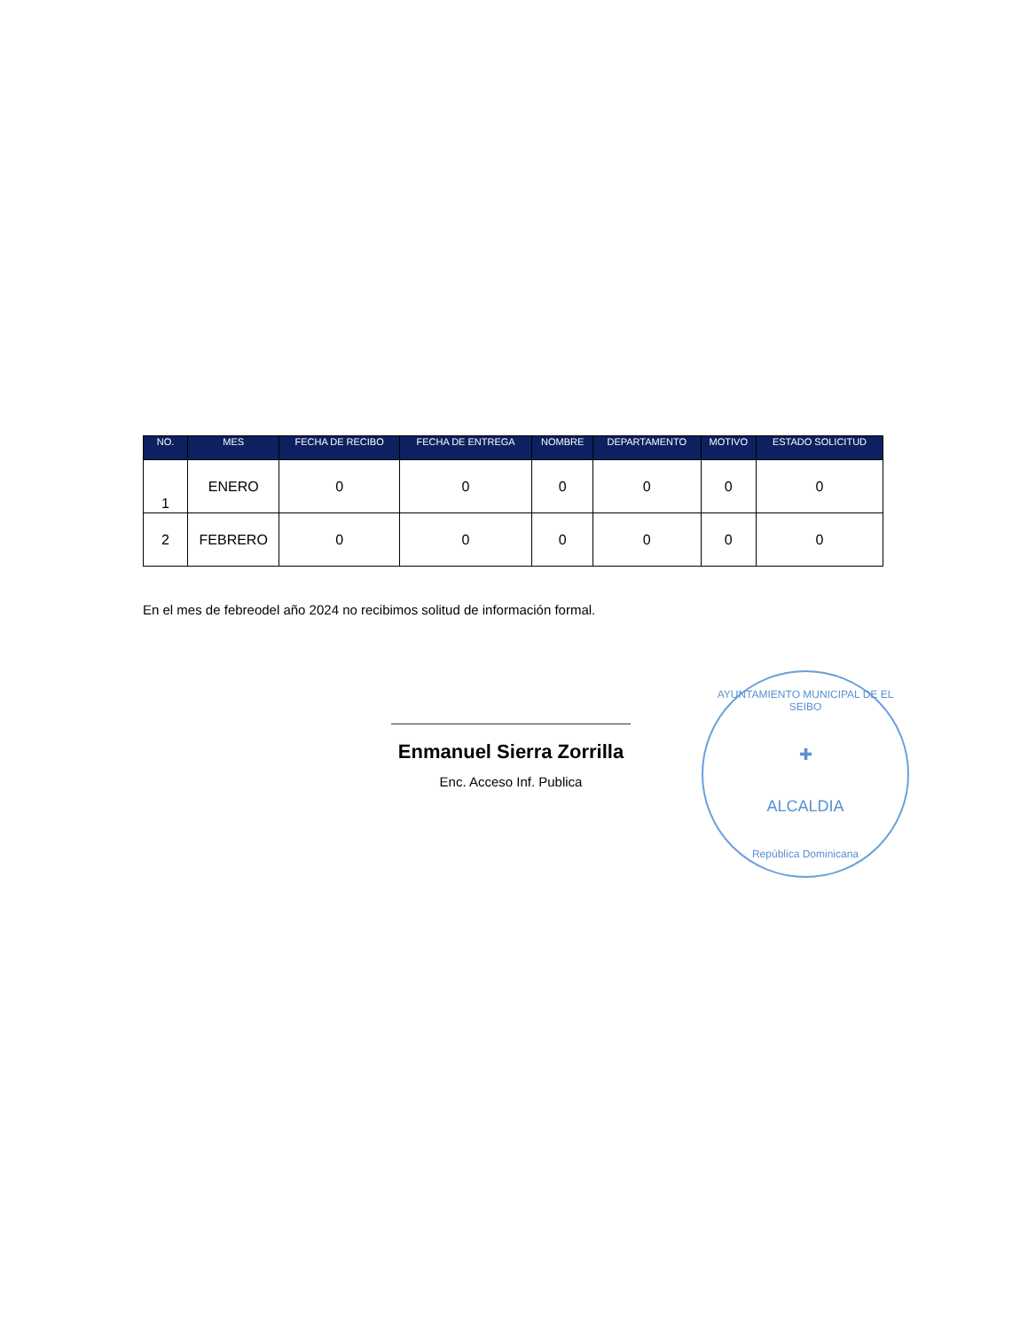| NO. | MES | FECHA DE RECIBO | FECHA DE ENTREGA | NOMBRE | DEPARTAMENTO | MOTIVO | ESTADO SOLICITUD |
| --- | --- | --- | --- | --- | --- | --- | --- |
| 1 | ENERO | 0 | 0 | 0 | 0 | 0 | 0 |
| 2 | FEBRERO | 0 | 0 | 0 | 0 | 0 | 0 |
En el mes de febreodel año 2024 no recibimos solitud de información formal.
Enmanuel Sierra Zorrilla
Enc. Acceso Inf. Publica
AYUNTAMIENTO MUNICIPAL DE EL SEIBO
✚
ALCALDIA
República Dominicana